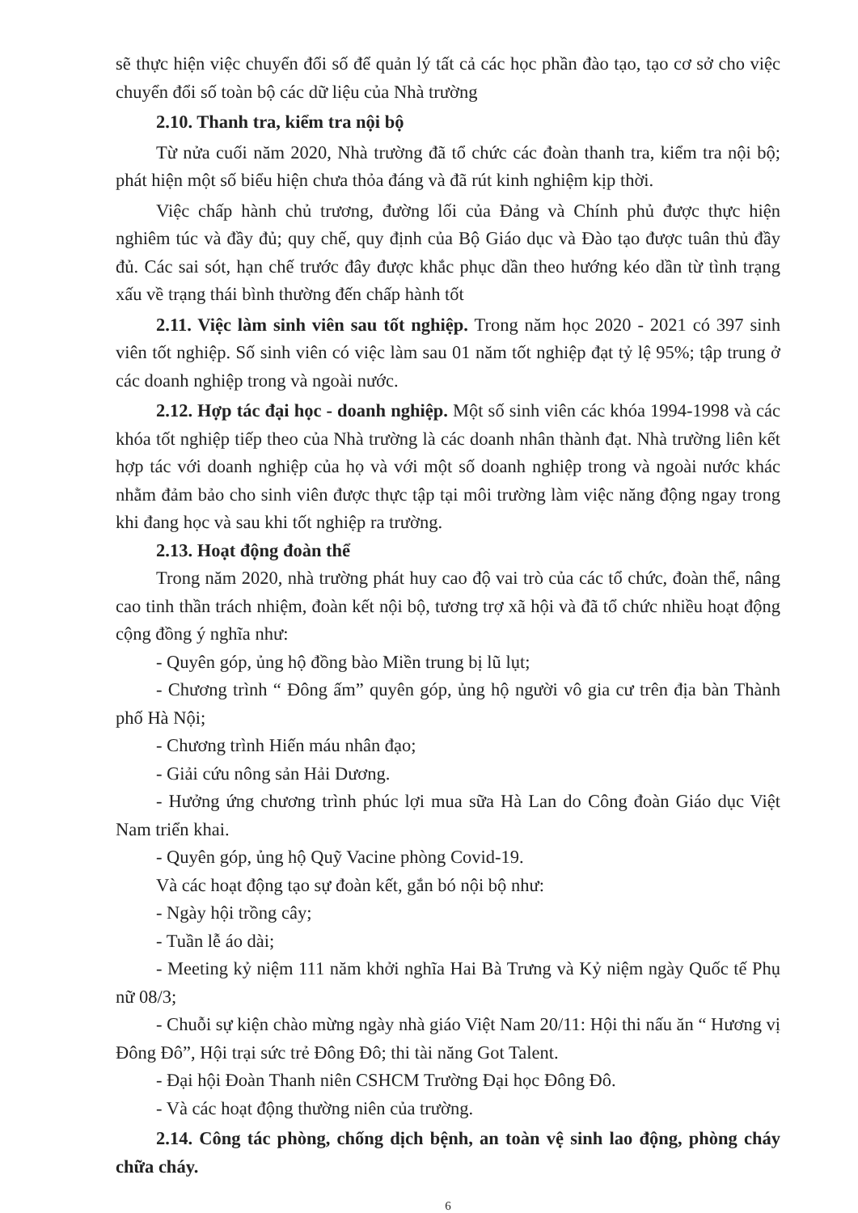sẽ thực hiện việc chuyển đổi số để quản lý tất cả các học phần đào tạo, tạo cơ sở cho việc chuyển đổi số toàn bộ các dữ liệu của Nhà trường
2.10. Thanh tra, kiểm tra nội bộ
Từ nửa cuối năm 2020, Nhà trường đã tổ chức các đoàn thanh tra, kiểm tra nội bộ; phát hiện một số biểu hiện chưa thỏa đáng và đã rút kinh nghiệm kịp thời.
Việc chấp hành chủ trương, đường lối của Đảng và Chính phủ được thực hiện nghiêm túc và đầy đủ; quy chế, quy định của Bộ Giáo dục và Đào tạo được tuân thủ đầy đủ. Các sai sót, hạn chế trước đây được khắc phục dần theo hướng kéo dần từ tình trạng xấu về trạng thái bình thường đến chấp hành tốt
2.11. Việc làm sinh viên sau tốt nghiệp. Trong năm học 2020 - 2021 có 397 sinh viên tốt nghiệp. Số sinh viên có việc làm sau 01 năm tốt nghiệp đạt tỷ lệ 95%; tập trung ở các doanh nghiệp trong và ngoài nước.
2.12. Hợp tác đại học - doanh nghiệp. Một số sinh viên các khóa 1994-1998 và các khóa tốt nghiệp tiếp theo của Nhà trường là các doanh nhân thành đạt. Nhà trường liên kết hợp tác với doanh nghiệp của họ và với một số doanh nghiệp trong và ngoài nước khác nhằm đảm bảo cho sinh viên được thực tập tại môi trường làm việc năng động ngay trong khi đang học và sau khi tốt nghiệp ra trường.
2.13. Hoạt động đoàn thể
Trong năm 2020, nhà trường phát huy cao độ vai trò của các tổ chức, đoàn thể, nâng cao tinh thần trách nhiệm, đoàn kết nội bộ, tương trợ xã hội và đã tổ chức nhiều hoạt động cộng đồng ý nghĩa như:
- Quyên góp, ủng hộ đồng bào Miền trung bị lũ lụt;
- Chương trình “ Đông ấm” quyên góp, ủng hộ người vô gia cư trên địa bàn Thành phố Hà Nội;
- Chương trình Hiến máu nhân đạo;
- Giải cứu nông sản Hải Dương.
- Hưởng ứng chương trình phúc lợi mua sữa Hà Lan do Công đoàn Giáo dục Việt Nam triển khai.
- Quyên góp, ủng hộ Quỹ Vacine phòng Covid-19.
Và các hoạt động tạo sự đoàn kết, gắn bó nội bộ như:
- Ngày hội trồng cây;
- Tuần lễ áo dài;
- Meeting kỷ niệm 111 năm khởi nghĩa Hai Bà Trưng và Kỷ niệm ngày Quốc tế Phụ nữ 08/3;
- Chuỗi sự kiện chào mừng ngày nhà giáo Việt Nam 20/11: Hội thi nấu ăn “ Hương vị Đông Đô”, Hội trại sức trẻ Đông Đô; thi tài năng Got Talent.
- Đại hội Đoàn Thanh niên CSHCM Trường Đại học Đông Đô.
- Và các hoạt động thường niên của trường.
2.14. Công tác phòng, chống dịch bệnh, an toàn vệ sinh lao động, phòng cháy chữa cháy.
6